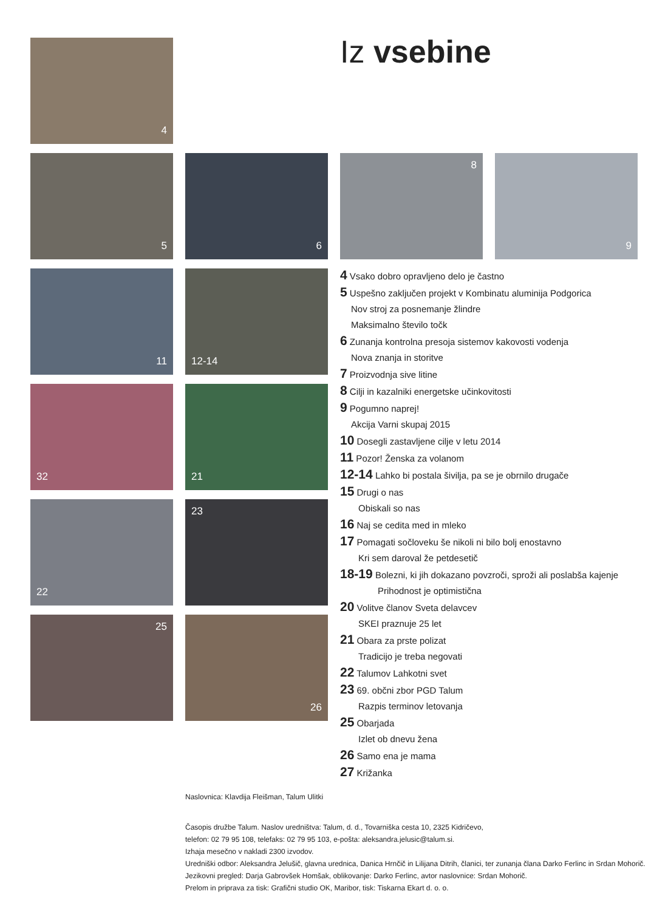Iz vsebine
4
5 6 8 9
11 12-14
32 21
22 23
25 26
4 Vsako dobro opravljeno delo je častno
5 Uspešno zaključen projekt v Kombinatu aluminija Podgorica
Nov stroj za posnemanje žlindre
Maksimalno število točk
6 Zunanja kontrolna presoja sistemov kakovosti vodenja
Nova znanja in storitve
7 Proizvodnja sive litine
8 Cilji in kazalniki energetske učinkovitosti
9 Pogumno naprej!
Akcija Varni skupaj 2015
10 Dosegli zastavljene cilje v letu 2014
11 Pozor! Ženska za volanom
12-14 Lahko bi postala šivilja, pa se je obrnilo drugače
15 Drugi o nas
Obiskali so nas
16 Naj se cedita med in mleko
17 Pomagati sočloveku še nikoli ni bilo bolj enostavno
Kri sem daroval že petdesetič
18-19 Bolezni, ki jih dokazano povzroči, sproži ali poslabša kajenje
Prihodnost je optimistična
20 Volitve članov Sveta delavcev
SKEI praznuje 25 let
21 Obara za prste polizat
Tradicijo je treba negovati
22 Talumov Lahkotni svet
23 69. občni zbor PGD Talum
Razpis terminov letovanja
25 Obarjada
Izlet ob dnevu žena
26 Samo ena je mama
27 Križanka
Naslovnica: Klavdija Fleišman, Talum Ulitki
Časopis družbe Talum. Naslov uredništva: Talum, d. d., Tovarniška cesta 10, 2325 Kidričevo,
telefon: 02 79 95 108, telefaks: 02 79 95 103, e-pošta: aleksandra.jelusic@talum.si.
Izhaja mesečno v nakladi 2300 izvodov.
Uredniški odbor: Aleksandra Jelušič, glavna urednica, Danica Hrnčič in Lilijana Ditrih, članici, ter zunanja člana Darko Ferlinc in Srdan Mohorič.
Jezikovni pregled: Darja Gabrovšek Homšak, oblikovanje: Darko Ferlinc, avtor naslovnice: Srdan Mohorič.
Prelom in priprava za tisk: Grafični studio OK, Maribor, tisk: Tiskarna Ekart d. o. o.